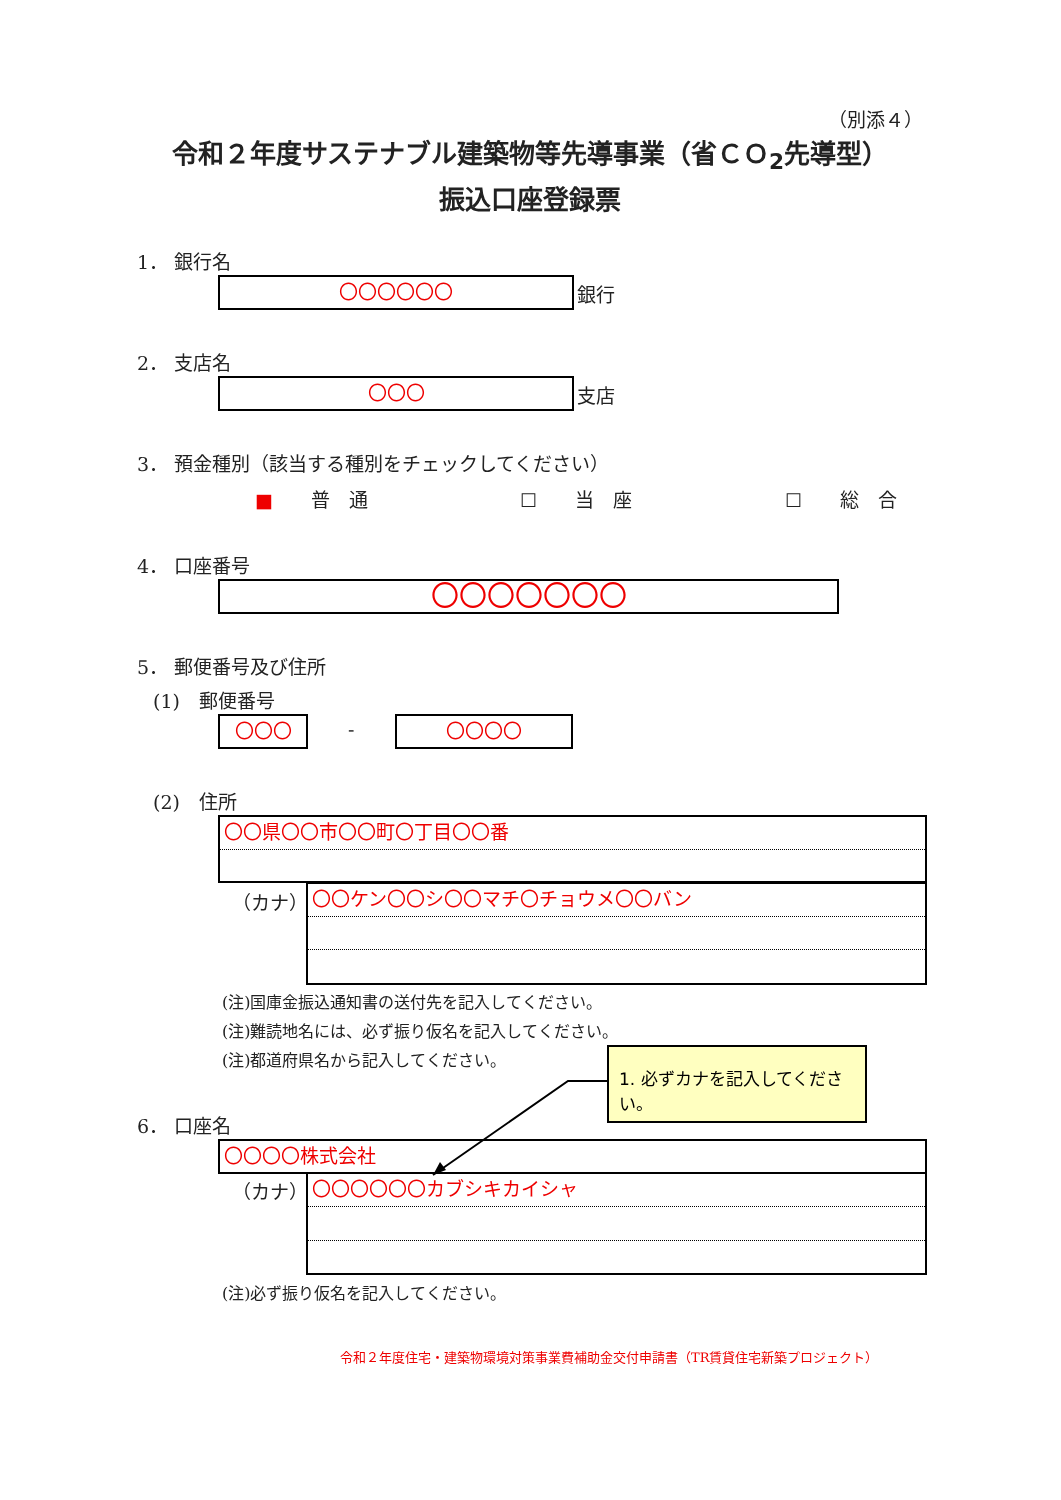（別添４）
令和２年度サステナブル建築物等先導事業（省ＣＯ<sub>2</sub>先導型）
振込口座登録票
1． 銀行名
〇〇〇〇〇〇 銀行
2． 支店名
〇〇〇 支店
3． 預金種別（該当する種別をチェックしてください）
■　　普　通 ☐　　当　座 ☐　　総　合
4． 口座番号
〇〇〇〇〇〇〇
5． 郵便番号及び住所
(1)　郵便番号
〇〇〇 - 〇〇〇〇
(2)　住所
〇〇県〇〇市〇〇町〇丁目〇〇番
（カナ） 〇〇ケン〇〇シ〇〇マチ〇チョウメ〇〇バン
(注)国庫金振込通知書の送付先を記入してください。
(注)難読地名には、必ず振り仮名を記入してください。
(注)都道府県名から記入してください。
1. 必ずカナを記入してください。
6． 口座名
〇〇〇〇株式会社
（カナ） 〇〇〇〇〇〇カブシキカイシャ
(注)必ず振り仮名を記入してください。
令和２年度住宅・建築物環境対策事業費補助金交付申請書（TR賃貸住宅新築プロジェクト）